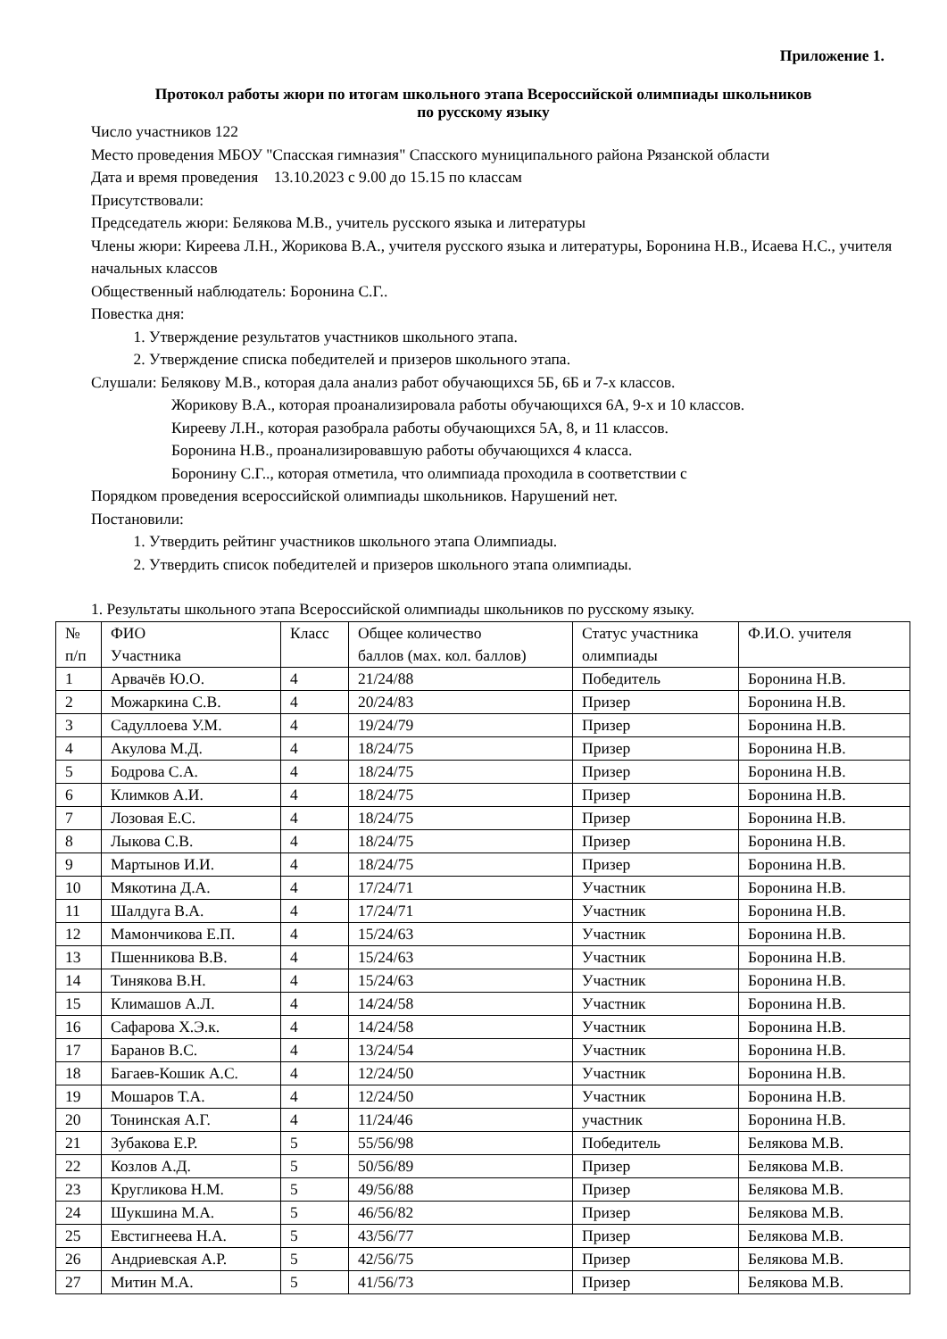Приложение 1.
Протокол работы жюри по итогам школьного этапа Всероссийской олимпиады школьников
по русскому языку
Число участников 122
Место проведения МБОУ "Спасская гимназия" Спасского муниципального района Рязанской области
Дата и время проведения 13.10.2023 с 9.00 до 15.15 по классам
Присутствовали:
Председатель жюри: Белякова М.В., учитель русского языка и литературы
Члены жюри: Киреева Л.Н., Жорикова В.А., учителя русского языка и литературы, Боронина Н.В., Исаева Н.С., учителя начальных классов
Общественный наблюдатель: Боронина С.Г..
Повестка дня:
1. Утверждение результатов участников школьного этапа.
2. Утверждение списка победителей и призеров школьного этапа.
Слушали: Белякову М.В., которая дала анализ работ обучающихся 5Б, 6Б и 7-х классов.
Жорикову В.А., которая проанализировала работы обучающихся 6А, 9-х и 10 классов.
Кирееву Л.Н., которая разобрала работы обучающихся 5А, 8, и 11 классов.
Боронина Н.В., проанализировавшую работы обучающихся 4 класса.
Боронину С.Г.., которая отметила, что олимпиада проходила в соответствии с
Порядком проведения всероссийской олимпиады школьников. Нарушений нет.
Постановили:
1. Утвердить рейтинг участников школьного этапа Олимпиады.
2. Утвердить список победителей и призеров школьного этапа олимпиады.
1. Результаты школьного этапа Всероссийской олимпиады школьников по русскому языку.
| № п/п | ФИО Участника | Класс | Общее количество баллов (мах. кол. баллов) | Статус участника олимпиады | Ф.И.О. учителя |
| 1 | Арвачёв Ю.О. | 4 | 21/24/88 | Победитель | Боронина Н.В. |
| 2 | Можаркина С.В. | 4 | 20/24/83 | Призер | Боронина Н.В. |
| 3 | Садуллоева У.М. | 4 | 19/24/79 | Призер | Боронина Н.В. |
| 4 | Акулова М.Д. | 4 | 18/24/75 | Призер | Боронина Н.В. |
| 5 | Бодрова С.А. | 4 | 18/24/75 | Призер | Боронина Н.В. |
| 6 | Климков А.И. | 4 | 18/24/75 | Призер | Боронина Н.В. |
| 7 | Лозовая Е.С. | 4 | 18/24/75 | Призер | Боронина Н.В. |
| 8 | Лыкова С.В. | 4 | 18/24/75 | Призер | Боронина Н.В. |
| 9 | Мартынов И.И. | 4 | 18/24/75 | Призер | Боронина Н.В. |
| 10 | Мякотина Д.А. | 4 | 17/24/71 | Участник | Боронина Н.В. |
| 11 | Шалдуга В.А. | 4 | 17/24/71 | Участник | Боронина Н.В. |
| 12 | Мамончикова Е.П. | 4 | 15/24/63 | Участник | Боронина Н.В. |
| 13 | Пшенникова В.В. | 4 | 15/24/63 | Участник | Боронина Н.В. |
| 14 | Тинякова В.Н. | 4 | 15/24/63 | Участник | Боронина Н.В. |
| 15 | Климашов А.Л. | 4 | 14/24/58 | Участник | Боронина Н.В. |
| 16 | Сафарова Х.Э.к. | 4 | 14/24/58 | Участник | Боронина Н.В. |
| 17 | Баранов В.С. | 4 | 13/24/54 | Участник | Боронина Н.В. |
| 18 | Багаев-Кошик А.С. | 4 | 12/24/50 | Участник | Боронина Н.В. |
| 19 | Мошаров Т.А. | 4 | 12/24/50 | Участник | Боронина Н.В. |
| 20 | Тонинская А.Г. | 4 | 11/24/46 | участник | Боронина Н.В. |
| 21 | Зубакова Е.Р. | 5 | 55/56/98 | Победитель | Белякова М.В. |
| 22 | Козлов А.Д. | 5 | 50/56/89 | Призер | Белякова М.В. |
| 23 | Кругликова Н.М. | 5 | 49/56/88 | Призер | Белякова М.В. |
| 24 | Шукшина М.А. | 5 | 46/56/82 | Призер | Белякова М.В. |
| 25 | Евстигнеева Н.А. | 5 | 43/56/77 | Призер | Белякова М.В. |
| 26 | Андриевская А.Р. | 5 | 42/56/75 | Призер | Белякова М.В. |
| 27 | Митин М.А. | 5 | 41/56/73 | Призер | Белякова М.В. |